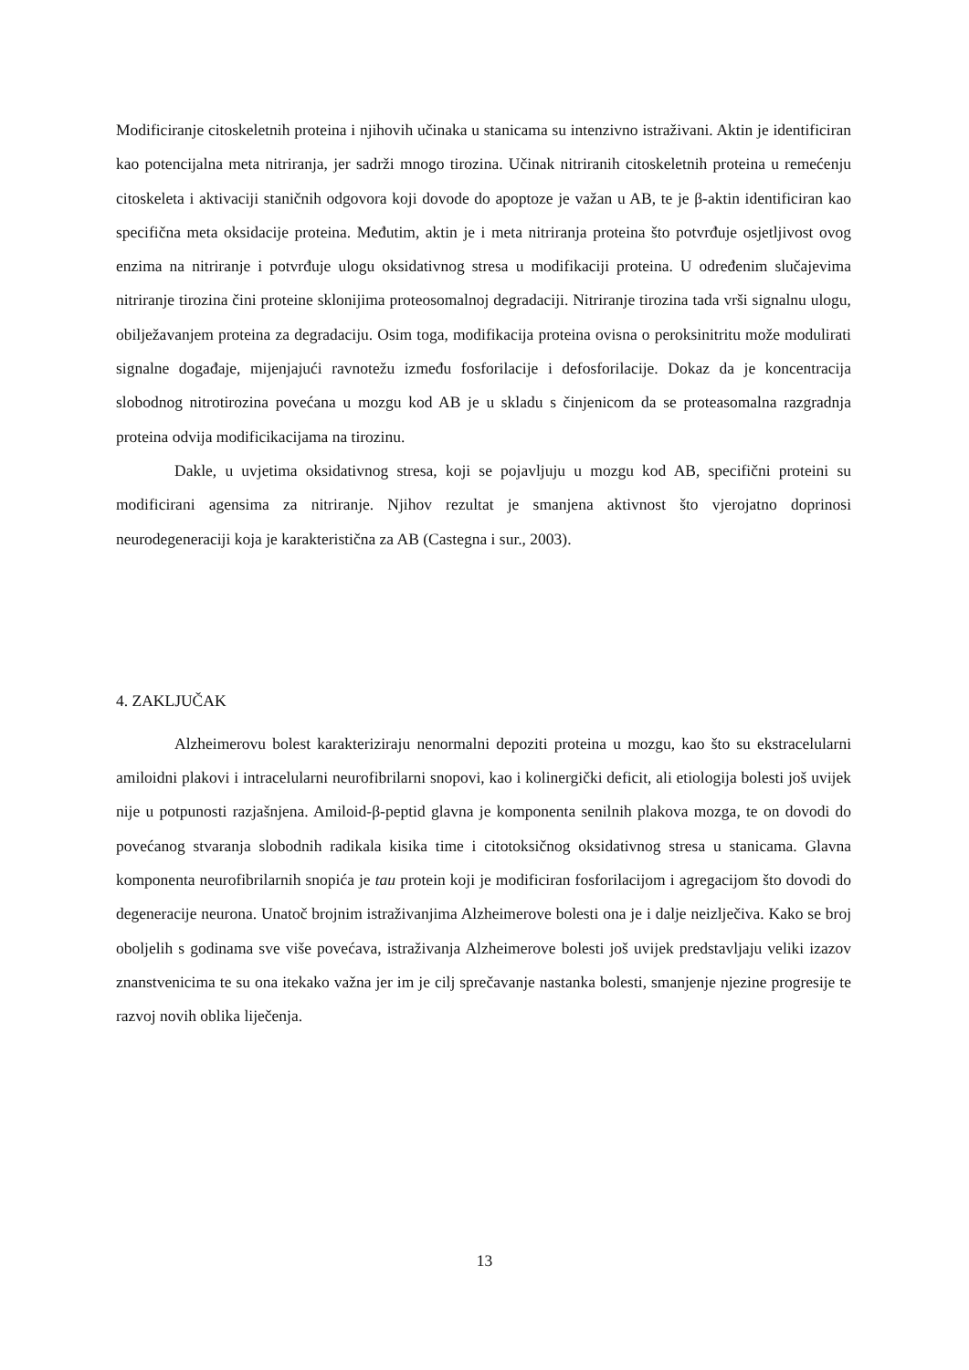Modificiranje citoskeletnih proteina i njihovih učinaka u stanicama su intenzivno istraživani. Aktin je identificiran kao potencijalna meta nitriranja, jer sadrži mnogo tirozina. Učinak nitriranih citoskeletnih proteina u remećenju citoskeleta i aktivaciji staničnih odgovora koji dovode do apoptoze je važan u AB, te je β-aktin identificiran kao specifična meta oksidacije proteina. Međutim, aktin je i meta nitriranja proteina što potvrđuje osjetljivost ovog enzima na nitriranje i potvrđuje ulogu oksidativnog stresa u modifikaciji proteina. U određenim slučajevima nitriranje tirozina čini proteine sklonijima proteosomalnoj degradaciji. Nitriranje tirozina tada vrši signalnu ulogu, obilježavanjem proteina za degradaciju. Osim toga, modifikacija proteina ovisna o peroksinitritu može modulirati signalne događaje, mijenjajući ravnotežu između fosforilacije i defosforilacije. Dokaz da je koncentracija slobodnog nitrotirozina povećana u mozgu kod AB je u skladu s činjenicom da se proteasomalna razgradnja proteina odvija modificikacijama na tirozinu.
Dakle, u uvjetima oksidativnog stresa, koji se pojavljuju u mozgu kod AB, specifični proteini su modificirani agensima za nitriranje. Njihov rezultat je smanjena aktivnost što vjerojatno doprinosi neurodegeneraciji koja je karakteristična za AB (Castegna i sur., 2003).
4. ZAKLJUČAK
Alzheimerovu bolest karakteriziraju nenormalni depoziti proteina u mozgu, kao što su ekstracelularni amiloidni plakovi i intracelularni neurofibrilarni snopovi, kao i kolinergički deficit, ali etiologija bolesti još uvijek nije u potpunosti razjašnjena. Amiloid-β-peptid glavna je komponenta senilnih plakova mozga, te on dovodi do povećanog stvaranja slobodnih radikala kisika time i citotoksičnog oksidativnog stresa u stanicama. Glavna komponenta neurofibrilarnih snopića je tau protein koji je modificiran fosforilacijom i agregacijom što dovodi do degeneracije neurona. Unatoč brojnim istraživanjima Alzheimerove bolesti ona je i dalje neizlječiva. Kako se broj oboljelih s godinama sve više povećava, istraživanja Alzheimerove bolesti još uvijek predstavljaju veliki izazov znanstvenicima te su ona itekako važna jer im je cilj sprečavanje nastanka bolesti, smanjenje njezine progresije te razvoj novih oblika liječenja.
13